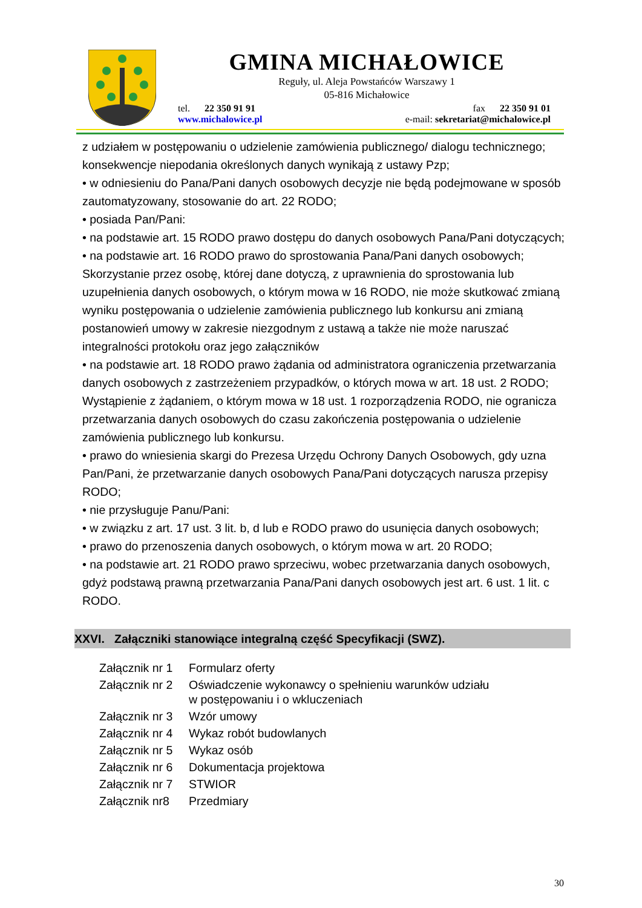GMINA MICHAŁOWICE
Reguły, ul. Aleja Powstańców Warszawy 1
05-816 Michałowice
tel. 22 350 91 91 fax 22 350 91 01
www.michalowice.pl e-mail: sekretariat@michalowice.pl
z udziałem w postępowaniu o udzielenie zamówienia publicznego/ dialogu technicznego; konsekwencje niepodania określonych danych wynikają z ustawy Pzp;
• w odniesieniu do Pana/Pani danych osobowych decyzje nie będą podejmowane w sposób zautomatyzowany, stosowanie do art. 22 RODO;
• posiada Pan/Pani:
• na podstawie art. 15 RODO prawo dostępu do danych osobowych Pana/Pani dotyczących;
• na podstawie art. 16 RODO prawo do sprostowania Pana/Pani danych osobowych;
Skorzystanie przez osobę, której dane dotyczą, z uprawnienia do sprostowania lub uzupełnienia danych osobowych, o którym mowa w 16 RODO, nie może skutkować zmianą wyniku postępowania o udzielenie zamówienia publicznego lub konkursu ani zmianą postanowień umowy w zakresie niezgodnym z ustawą a także nie może naruszać integralności protokołu oraz jego załączników
• na podstawie art. 18 RODO prawo żądania od administratora ograniczenia przetwarzania danych osobowych z zastrzeżeniem przypadków, o których mowa w art. 18 ust. 2 RODO;
Wystąpienie z żądaniem, o którym mowa w 18 ust. 1 rozporządzenia RODO, nie ogranicza przetwarzania danych osobowych do czasu zakończenia postępowania o udzielenie zamówienia publicznego lub konkursu.
• prawo do wniesienia skargi do Prezesa Urzędu Ochrony Danych Osobowych, gdy uzna Pan/Pani, że przetwarzanie danych osobowych Pana/Pani dotyczących narusza przepisy RODO;
• nie przysługuje Panu/Pani:
• w związku z art. 17 ust. 3 lit. b, d lub e RODO prawo do usunięcia danych osobowych;
• prawo do przenoszenia danych osobowych, o którym mowa w art. 20 RODO;
• na podstawie art. 21 RODO prawo sprzeciwu, wobec przetwarzania danych osobowych, gdyż podstawą prawną przetwarzania Pana/Pani danych osobowych jest art. 6 ust. 1 lit. c RODO.
XXVI. Załączniki stanowiące integralną część Specyfikacji (SWZ).
| Załącznik nr 1 | Formularz oferty |
| Załącznik nr 2 | Oświadczenie wykonawcy o spełnieniu warunków udziału w postępowaniu i o wkluczeniach |
| Załącznik nr 3 | Wzór umowy |
| Załącznik nr 4 | Wykaz robót budowlanych |
| Załącznik nr 5 | Wykaz osób |
| Załącznik nr 6 | Dokumentacja projektowa |
| Załącznik nr 7 | STWIOR |
| Załącznik nr8 | Przedmiary |
30